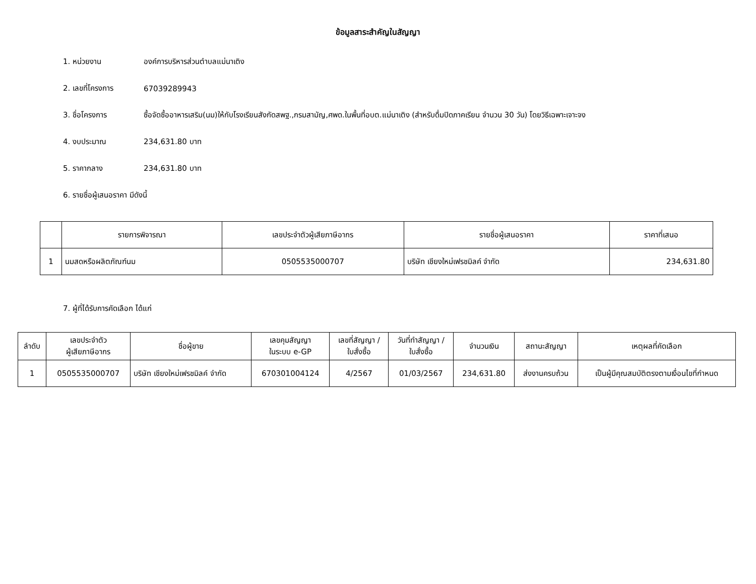ข้อมูลสาระสำคัญในสัญญา
1. หน่วยงาน องค์การบริหารส่วนตำบลแม่นาเติง
2. เลขที่โครงการ 67039289943
3. ชื่อโครงการ ซื้อจัดซื้ออาหารเสริม(นม)ให้กับโรงเรียนสังกัดสพฐ.,กรมสามัญ,ศพด.ในพื้นที่อบต.แม่นาเติง (สำหรับดื่มปิดภาคเรียน จำนวน 30 วัน) โดยวิธีเฉพาะเจาะจง
4. งบประมาณ 234,631.80 บาท
5. ราคากลาง 234,631.80 บาท
6. รายชื่อผู้เสนอราคา มีดังนี้
| | รายการพิจารณา | เลขประจำตัวผู้เสียภาษีอากร | รายชื่อผู้เสนอราคา | ราคาที่เสนอ |
| --- | --- | --- | --- | --- |
| 1 | นมสดหรือผลิตภัณฑ์นม | 0505535000707 | บริษัท เชียงใหม่เฟรชมิลค์ จำกัด | 234,631.80 |
7. ผู้ที่ได้รับการคัดเลือก ได้แก่
| ลำดับ | เลขประจำตัว ผู้เสียภาษีอากร | ชื่อผู้ขาย | เลขคุมสัญญา ในระบบ e-GP | เลขที่สัญญา / ใบสั่งซื้อ | วันที่ทำสัญญา / ใบสั่งซื้อ | จำนวนเงิน | สถานะสัญญา | เหตุผลที่คัดเลือก |
| --- | --- | --- | --- | --- | --- | --- | --- | --- |
| 1 | 0505535000707 | บริษัท เชียงใหม่เฟรชมิลค์ จำกัด | 670301004124 | 4/2567 | 01/03/2567 | 234,631.80 | ส่งงานครบถ้วน | เป็นผู้มีคุณสมบัติตรงตามเงื่อนไขที่กำหนด |